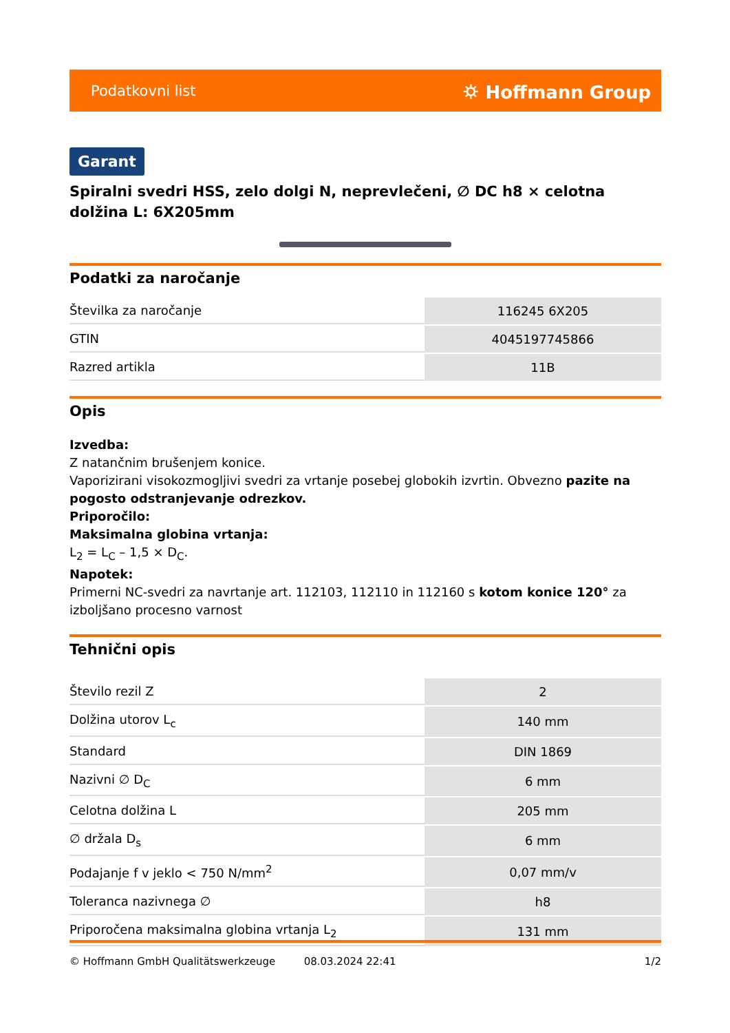Podatkovni list ⛭ Hoffmann Group
Garant
Spiralni svedri HSS, zelo dolgi N, neprevlečeni, ∅ DC h8 × celotna dolžina L: 6X205mm
Podatki za naročanje
| Številka za naročanje | 116245 6X205 |
| GTIN | 4045197745866 |
| Razred artikla | 11B |
Opis
Izvedba:
Z natančnim brušenjem konice.
Vaporizirani visokozmogljivi svedri za vrtanje posebej globokih izvrtin. Obvezno pazite na pogosto odstranjevanje odrezkov.
Priporočilo:
Maksimalna globina vrtanja:
L<sub>2</sub> = L<sub>C</sub> – 1,5 × D<sub>C</sub>.
Napotek:
Primerni NC-svedri za navrtanje art. 112103, 112110 in 112160 s kotom konice 120° za izboljšano procesno varnost
Tehnični opis
| Število rezil Z | 2 |
| Dolžina utorov L<sub>c</sub> | 140 mm |
| Standard | DIN 1869 |
| Nazivni ∅ D<sub>C</sub> | 6 mm |
| Celotna dolžina L | 205 mm |
| ∅ držala D<sub>s</sub> | 6 mm |
| Podajanje f v jeklo < 750 N/mm<sup>2</sup> | 0,07 mm/v |
| Toleranca nazivnega ∅ | h8 |
| Priporočena maksimalna globina vrtanja L<sub>2</sub> | 131 mm |
© Hoffmann GmbH Qualitätswerkzeuge 08.03.2024 22:41 1/2